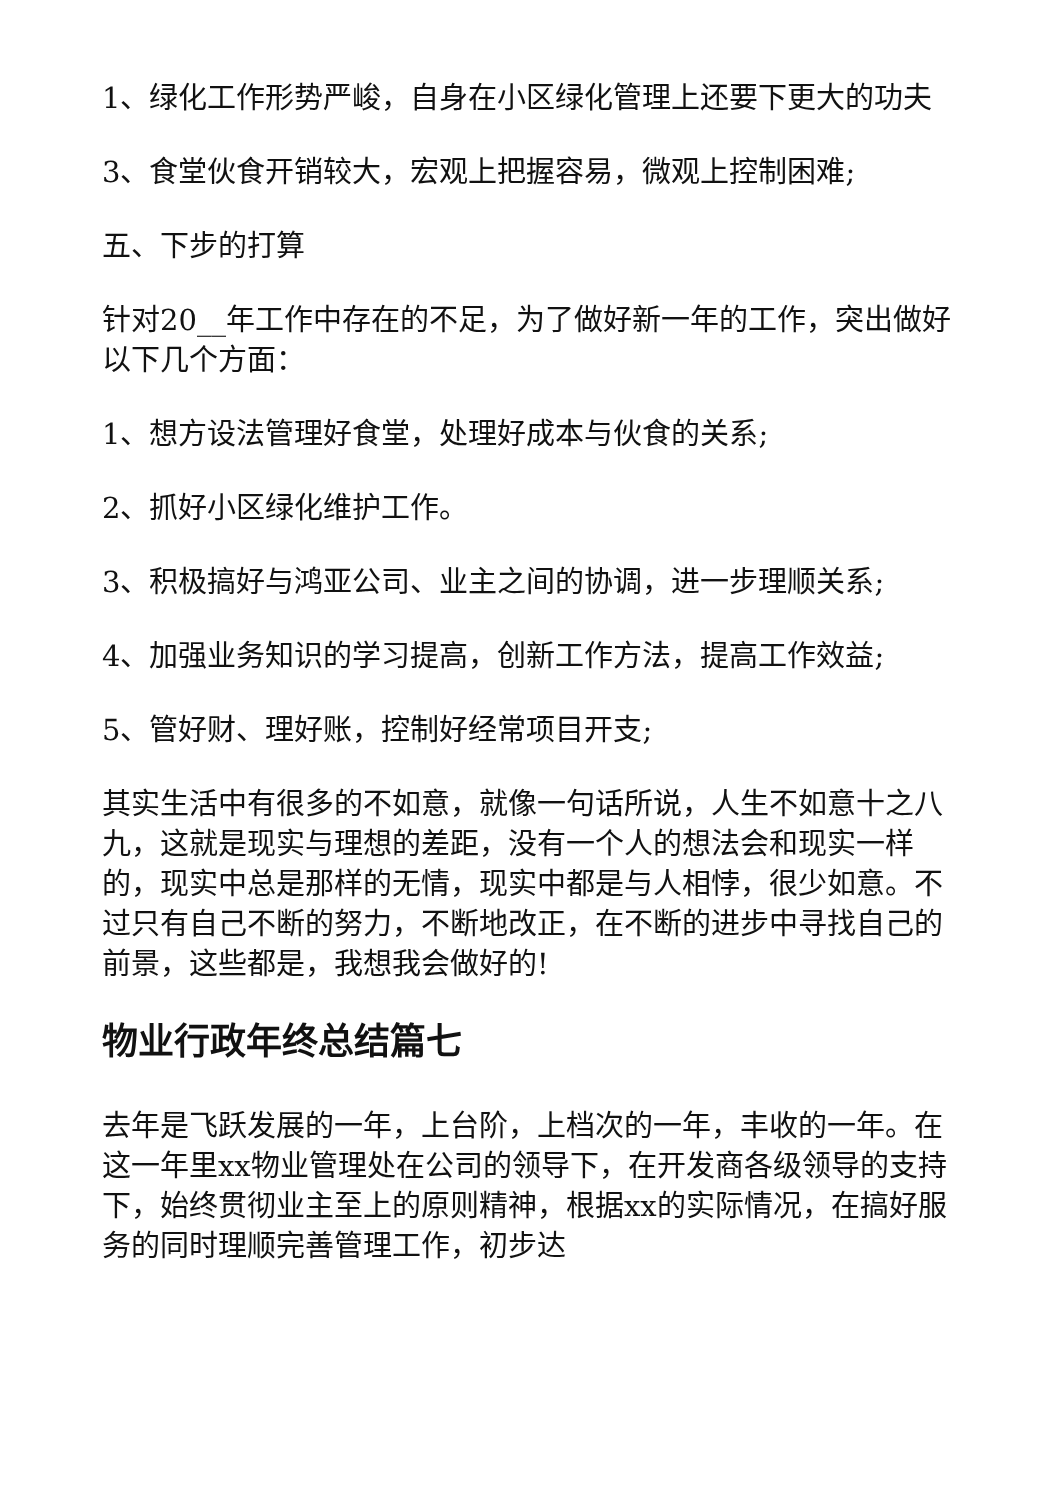1、绿化工作形势严峻，自身在小区绿化管理上还要下更大的功夫
3、食堂伙食开销较大，宏观上把握容易，微观上控制困难;
五、下步的打算
针对20__年工作中存在的不足，为了做好新一年的工作，突出做好以下几个方面：
1、想方设法管理好食堂，处理好成本与伙食的关系;
2、抓好小区绿化维护工作。
3、积极搞好与鸿亚公司、业主之间的协调，进一步理顺关系;
4、加强业务知识的学习提高，创新工作方法，提高工作效益;
5、管好财、理好账，控制好经常项目开支;
其实生活中有很多的不如意，就像一句话所说，人生不如意十之八九，这就是现实与理想的差距，没有一个人的想法会和现实一样的，现实中总是那样的无情，现实中都是与人相悖，很少如意。不过只有自己不断的努力，不断地改正，在不断的进步中寻找自己的前景，这些都是，我想我会做好的!
物业行政年终总结篇七
去年是飞跃发展的一年，上台阶，上档次的一年，丰收的一年。在这一年里xx物业管理处在公司的领导下，在开发商各级领导的支持下，始终贯彻业主至上的原则精神，根据xx的实际情况，在搞好服务的同时理顺完善管理工作，初步达